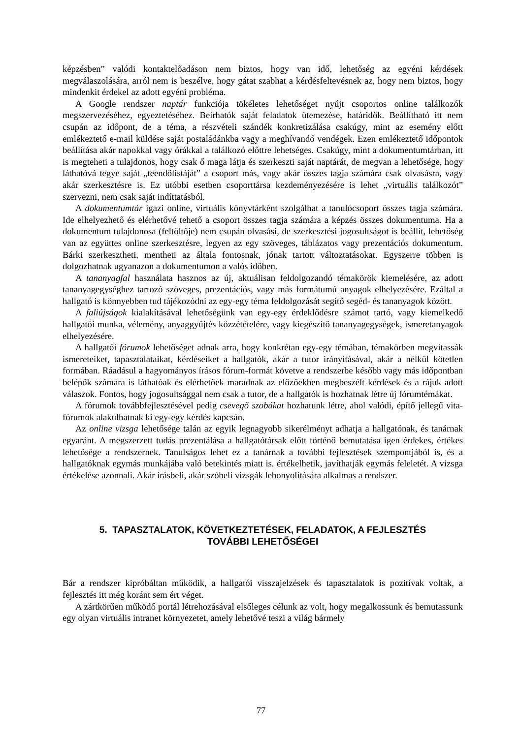képzésben” valódi kontaktelőadáson nem biztos, hogy van idő, lehetőség az egyéni kérdések megválaszolására, arról nem is beszélve, hogy gátat szabhat a kérdésfeltevésnek az, hogy nem biztos, hogy mindenkit érdekel az adott egyéni probléma.
A Google rendszer naptár funkciója tökéletes lehetőséget nyújt csoportos online találkozók megszervezéséhez, egyeztetéséhez. Beírhatók saját feladatok ütemezése, határidők. Beállítható itt nem csupán az időpont, de a téma, a részvételi szándék konkretizálása csakúgy, mint az esemény előtt emlékeztető e-mail küldése saját postaládánkba vagy a meghívandó vendégek. Ezen emlékeztető időpontok beállítása akár napokkal vagy órákkal a találkozó előttre lehetséges. Csakúgy, mint a dokumentumtárban, itt is megteheti a tulajdonos, hogy csak ő maga látja és szerkeszti saját naptárát, de megvan a lehetősége, hogy láthatóvá tegye saját „teendőlistáját” a csoport más, vagy akár összes tagja számára csak olvasásra, vagy akár szerkesztésre is. Ez utóbbi esetben csoporttársa kezdeményezésére is lehet „virtuális találkozót” szervezni, nem csak saját indíttatásból.
A dokumentumtár igazi online, virtuális könyvtárként szolgálhat a tanulócsoport összes tagja számára. Ide elhelyezhető és elérhetővé tehető a csoport összes tagja számára a képzés összes dokumentuma. Ha a dokumentum tulajdonosa (feltöltője) nem csupán olvasási, de szerkesztési jogosultságot is beállít, lehetőség van az együttes online szerkesztésre, legyen az egy szöveges, táblázatos vagy prezentációs dokumentum. Bárki szerkesztheti, mentheti az általa fontosnak, jónak tartott változtatásokat. Egyszerre többen is dolgozhatnak ugyanazon a dokumentumon a valós időben.
A tananyagfal használata hasznos az új, aktuálisan feldolgozandó témakörök kiemelésére, az adott tananyagegységhez tartozó szöveges, prezentációs, vagy más formátumú anyagok elhelyezésére. Ezáltal a hallgató is könnyebben tud tájékozódni az egy-egy téma feldolgozását segítő segéd- és tananyagok között.
A faliújságok kialakításával lehetőségünk van egy-egy érdeklődésre számot tartó, vagy kiemelkedő hallgatói munka, vélemény, anyaggyűjtés közzétételére, vagy kiegészítő tananyagegységek, ismeretanyagok elhelyezésére.
A hallgatói fórumok lehetőséget adnak arra, hogy konkrétan egy-egy témában, témakörben megvitassák ismereteiket, tapasztalataikat, kérdéseiket a hallgatók, akár a tutor irányításával, akár a nélkül kötetlen formában. Ráadásul a hagyományos írásos fórum-formát követve a rendszerbe később vagy más időpontban belépők számára is láthatóak és elérhetőek maradnak az előzőekben megbeszélt kérdések és a rájuk adott válaszok. Fontos, hogy jogosultsággal nem csak a tutor, de a hallgatók is hozhatnak létre új fórumtémákat.
A fórumok továbbfejlesztésével pedig csevegő szobákat hozhatunk létre, ahol valódi, építő jellegű vita-fórumok alakulhatnak ki egy-egy kérdés kapcsán.
Az online vizsga lehetősége talán az egyik legnagyobb sikerélményt adhatja a hallgatónak, és tanárnak egyaránt. A megszerzett tudás prezentálása a hallgatótársak előtt történő bemutatása igen érdekes, értékes lehetősége a rendszernek. Tanulságos lehet ez a tanárnak a további fejlesztések szempontjából is, és a hallgatóknak egymás munkájába való betekintés miatt is. értékelhetik, javíthatják egymás feleletét. A vizsga értékelése azonnali. Akár írásbeli, akár szóbeli vizsgák lebonyolítására alkalmas a rendszer.
5. TAPASZTALATOK, KÖVETKEZTETÉSEK, FELADATOK, A FEJLESZTÉS
TOVÁBBI LEHETŐSÉGEI
Bár a rendszer kipróbáltan működik, a hallgatói visszajelzések és tapasztalatok is pozitívak voltak, a fejlesztés itt még koránt sem ért véget.
A zártkörűen működő portál létrehozásával elsőleges célunk az volt, hogy megalkossunk és bemutassunk egy olyan virtuális intranet környezetet, amely lehetővé teszi a világ bármely
77